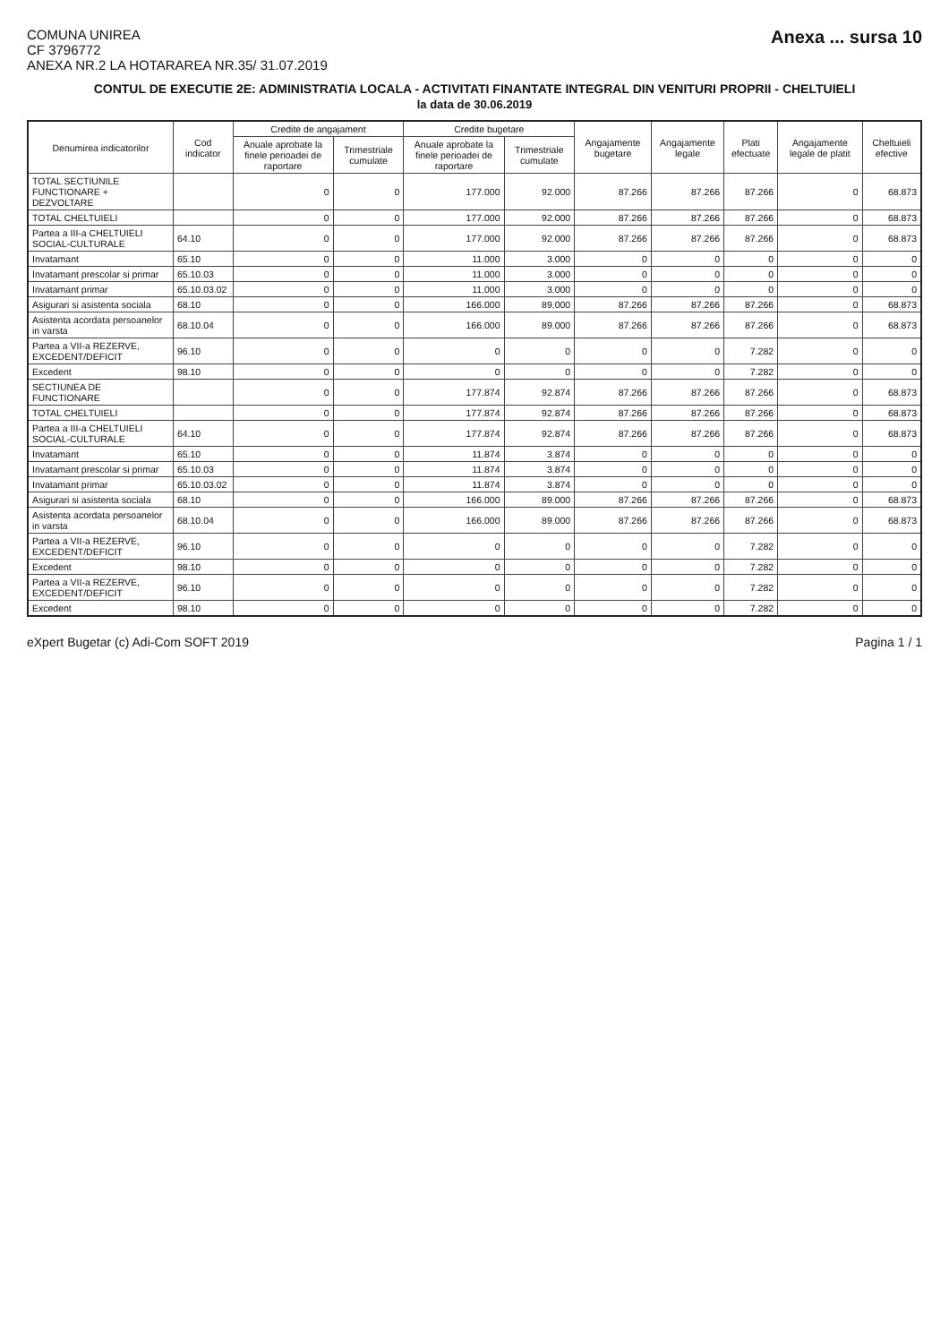COMUNA UNIREA
CF 3796772
ANEXA NR.2 LA HOTARAREA NR.35/ 31.07.2019
Anexa ... sursa 10
CONTUL DE EXECUTIE 2E: ADMINISTRATIA LOCALA - ACTIVITATI FINANTATE INTEGRAL DIN VENITURI PROPRII - CHELTUIELI
la data de 30.06.2019
| Denumirea indicatorilor | Cod indicator | Credite de angajament | | Credite bugetare | | Angajamente bugetare | Angajamente legale | Plati efectuate | Angajamente legale de platit | Cheltuieli efective |
| --- | --- | --- | --- | --- | --- | --- | --- | --- | --- | --- |
| | | Anuale aprobate la finele perioadei de raportare | Trimestriale cumulate | Anuale aprobate la finele perioadei de raportare | Trimestriale cumulate | | | | | |
| TOTAL SECTIUNILE FUNCTIONARE + DEZVOLTARE | | 0 | 0 | 177.000 | 92.000 | 87.266 | 87.266 | 87.266 | 0 | 68.873 |
| TOTAL CHELTUIELI | | 0 | 0 | 177.000 | 92.000 | 87.266 | 87.266 | 87.266 | 0 | 68.873 |
| Partea a III-a CHELTUIELI SOCIAL-CULTURALE | 64.10 | 0 | 0 | 177.000 | 92.000 | 87.266 | 87.266 | 87.266 | 0 | 68.873 |
| Invatamant | 65.10 | 0 | 0 | 11.000 | 3.000 | 0 | 0 | 0 | 0 | 0 |
| Invatamant prescolar si primar | 65.10.03 | 0 | 0 | 11.000 | 3.000 | 0 | 0 | 0 | 0 | 0 |
| Invatamant primar | 65.10.03.02 | 0 | 0 | 11.000 | 3.000 | 0 | 0 | 0 | 0 | 0 |
| Asigurari si asistenta sociala | 68.10 | 0 | 0 | 166.000 | 89.000 | 87.266 | 87.266 | 87.266 | 0 | 68.873 |
| Asistenta acordata persoanelor in varsta | 68.10.04 | 0 | 0 | 166.000 | 89.000 | 87.266 | 87.266 | 87.266 | 0 | 68.873 |
| Partea a VII-a REZERVE, EXCEDENT/DEFICIT | 96.10 | 0 | 0 | 0 | 0 | 0 | 0 | 7.282 | 0 | 0 |
| Excedent | 98.10 | 0 | 0 | 0 | 0 | 0 | 0 | 7.282 | 0 | 0 |
| SECTIUNEA DE FUNCTIONARE | | 0 | 0 | 177.874 | 92.874 | 87.266 | 87.266 | 87.266 | 0 | 68.873 |
| TOTAL CHELTUIELI | | 0 | 0 | 177.874 | 92.874 | 87.266 | 87.266 | 87.266 | 0 | 68.873 |
| Partea a III-a CHELTUIELI SOCIAL-CULTURALE | 64.10 | 0 | 0 | 177.874 | 92.874 | 87.266 | 87.266 | 87.266 | 0 | 68.873 |
| Invatamant | 65.10 | 0 | 0 | 11.874 | 3.874 | 0 | 0 | 0 | 0 | 0 |
| Invatamant prescolar si primar | 65.10.03 | 0 | 0 | 11.874 | 3.874 | 0 | 0 | 0 | 0 | 0 |
| Invatamant primar | 65.10.03.02 | 0 | 0 | 11.874 | 3.874 | 0 | 0 | 0 | 0 | 0 |
| Asigurari si asistenta sociala | 68.10 | 0 | 0 | 166.000 | 89.000 | 87.266 | 87.266 | 87.266 | 0 | 68.873 |
| Asistenta acordata persoanelor in varsta | 68.10.04 | 0 | 0 | 166.000 | 89.000 | 87.266 | 87.266 | 87.266 | 0 | 68.873 |
| Partea a VII-a REZERVE, EXCEDENT/DEFICIT | 96.10 | 0 | 0 | 0 | 0 | 0 | 0 | 7.282 | 0 | 0 |
| Excedent | 98.10 | 0 | 0 | 0 | 0 | 0 | 0 | 7.282 | 0 | 0 |
| Partea a VII-a REZERVE, EXCEDENT/DEFICIT | 96.10 | 0 | 0 | 0 | 0 | 0 | 0 | 7.282 | 0 | 0 |
| Excedent | 98.10 | 0 | 0 | 0 | 0 | 0 | 0 | 7.282 | 0 | 0 |
eXpert Bugetar (c) Adi-Com SOFT 2019
Pagina 1 / 1